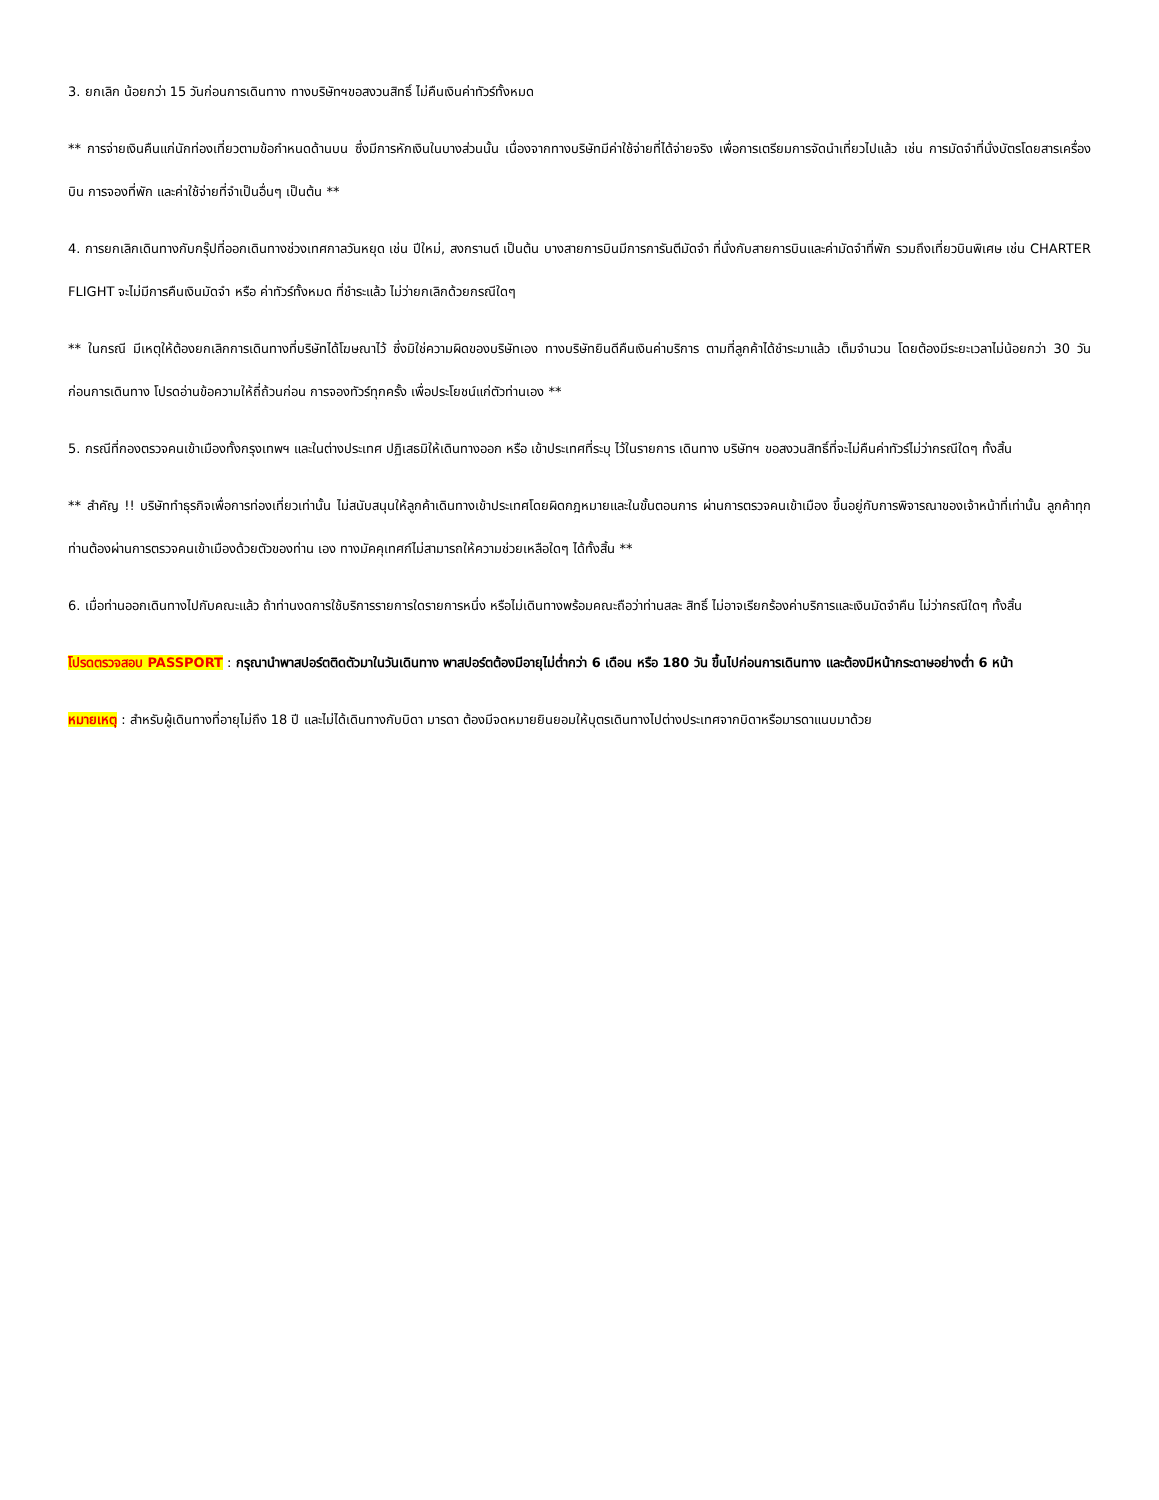3. ยกเลิก น้อยกว่า 15 วันก่อนการเดินทาง ทางบริษัทฯขอสงวนสิทธิ์ ไม่คืนเงินค่าทัวร์ทั้งหมด
** การจ่ายเงินคืนแก่นักท่องเที่ยวตามข้อกำหนดด้านบน ซึ่งมีการหักเงินในบางส่วนนั้น เนื่องจากทางบริษัทมีค่าใช้จ่ายที่ได้จ่ายจริง เพื่อการเตรียมการจัดนำเที่ยวไปแล้ว เช่น การมัดจำที่นั่งบัตรโดยสารเครื่องบิน การจองที่พัก และค่าใช้จ่ายที่จำเป็นอื่นๆ เป็นต้น **
4. การยกเลิกเดินทางกับกรุ๊ปที่ออกเดินทางช่วงเทศกาลวันหยุด เช่น ปีใหม่, สงกรานต์ เป็นต้น บางสายการบินมีการการันตีมัดจำ ที่นั่งกับสายการบินและค่ามัดจำที่พัก รวมถึงเที่ยวบินพิเศษ เช่น CHARTER FLIGHT จะไม่มีการคืนเงินมัดจำ หรือ ค่าทัวร์ทั้งหมด ที่ชำระแล้ว ไม่ว่ายกเลิกด้วยกรณีใดๆ
** ในกรณี มีเหตุให้ต้องยกเลิกการเดินทางที่บริษัทได้โฆษณาไว้ ซึ่งมิใช่ความผิดของบริษัทเอง ทางบริษัทยินดีคืนเงินค่าบริการ ตามที่ลูกค้าได้ชำระมาแล้ว เต็มจำนวน โดยต้องมีระยะเวลาไม่น้อยกว่า 30 วัน ก่อนการเดินทาง โปรดอ่านข้อความให้ถี่ถ้วนก่อน การจองทัวร์ทุกครั้ง เพื่อประโยชน์แก่ตัวท่านเอง **
5. กรณีที่กองตรวจคนเข้าเมืองทั้งกรุงเทพฯ และในต่างประเทศ ปฏิเสธมิให้เดินทางออก หรือ เข้าประเทศที่ระบุ ไว้ในรายการ เดินทาง บริษัทฯ ขอสงวนสิทธิ์ที่จะไม่คืนค่าทัวร์ไม่ว่ากรณีใดๆ ทั้งสิ้น
** สำคัญ !! บริษัททำธุรกิจเพื่อการท่องเที่ยวเท่านั้น ไม่สนับสนุนให้ลูกค้าเดินทางเข้าประเทศโดยผิดกฎหมายและในขั้นตอนการ ผ่านการตรวจคนเข้าเมือง ขึ้นอยู่กับการพิจารณาของเจ้าหน้าที่เท่านั้น ลูกค้าทุกท่านต้องผ่านการตรวจคนเข้าเมืองด้วยตัวของท่าน เอง ทางมัคคุเทศก์ไม่สามารถให้ความช่วยเหลือใดๆ ได้ทั้งสิ้น **
6. เมื่อท่านออกเดินทางไปกับคณะแล้ว ถ้าท่านงดการใช้บริการรายการใดรายการหนึ่ง หรือไม่เดินทางพร้อมคณะถือว่าท่านสละ สิทธิ์ ไม่อาจเรียกร้องค่าบริการและเงินมัดจำคืน ไม่ว่ากรณีใดๆ ทั้งสิ้น
โปรดตรวจสอบ PASSPORT : กรุณานำพาสปอร์ตติดตัวมาในวันเดินทาง พาสปอร์ตต้องมีอายุไม่ต่ำกว่า 6 เดือน หรือ 180 วัน ขึ้นไปก่อนการเดินทาง และต้องมีหน้ากระดาษอย่างต่ำ 6 หน้า
หมายเหตุ : สำหรับผู้เดินทางที่อายุไม่ถึง 18 ปี และไม่ได้เดินทางกับบิดา มารดา ต้องมีจดหมายยินยอมให้บุตรเดินทางไปต่างประเทศจากบิดาหรือมารดาแนบมาด้วย